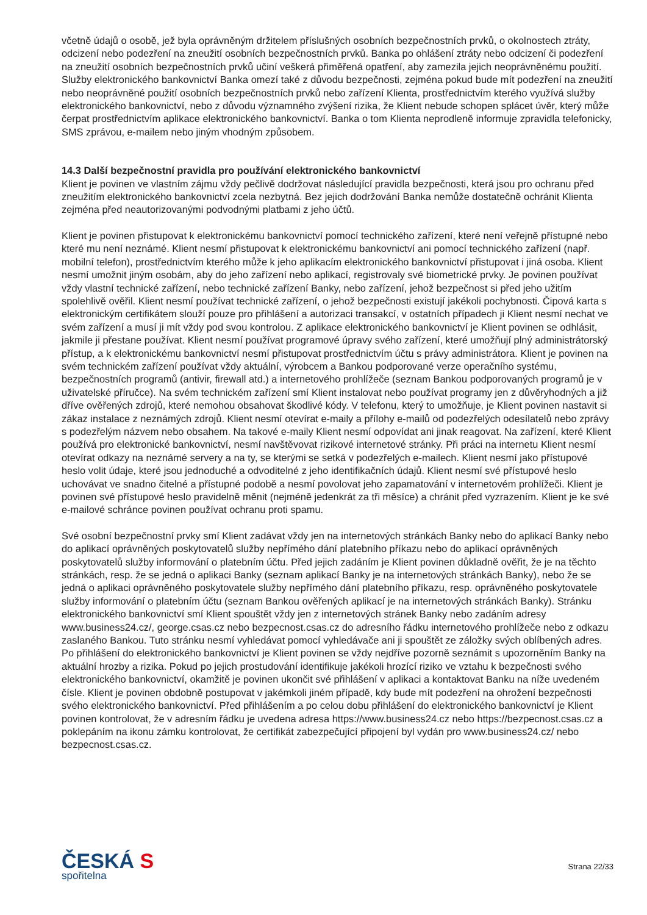včetně údajů o osobě, jež byla oprávněným držitelem příslušných osobních bezpečnostních prvků, o okolnostech ztráty, odcizení nebo podezření na zneužití osobních bezpečnostních prvků. Banka po ohlášení ztráty nebo odcizení či podezření na zneužití osobních bezpečnostních prvků učiní veškerá přiměřená opatření, aby zamezila jejich neoprávněnému použití. Služby elektronického bankovnictví Banka omezí také z důvodu bezpečnosti, zejména pokud bude mít podezření na zneužití nebo neoprávněné použití osobních bezpečnostních prvků nebo zařízení Klienta, prostřednictvím kterého využívá služby elektronického bankovnictví, nebo z důvodu významného zvýšení rizika, že Klient nebude schopen splácet úvěr, který může čerpat prostřednictvím aplikace elektronického bankovnictví. Banka o tom Klienta neprodleně informuje zpravidla telefonicky, SMS zprávou, e-mailem nebo jiným vhodným způsobem.
14.3 Další bezpečnostní pravidla pro používání elektronického bankovnictví
Klient je povinen ve vlastním zájmu vždy pečlivě dodržovat následující pravidla bezpečnosti, která jsou pro ochranu před zneužitím elektronického bankovnictví zcela nezbytná. Bez jejich dodržování Banka nemůže dostatečně ochránit Klienta zejména před neautorizovanými podvodnými platbami z jeho účtů.
Klient je povinen přistupovat k elektronickému bankovnictví pomocí technického zařízení, které není veřejně přístupné nebo které mu není neznámé. Klient nesmí přistupovat k elektronickému bankovnictví ani pomocí technického zařízení (např. mobilní telefon), prostřednictvím kterého může k jeho aplikacím elektronického bankovnictví přistupovat i jiná osoba. Klient nesmí umožnit jiným osobám, aby do jeho zařízení nebo aplikací, registrovaly své biometrické prvky. Je povinen používat vždy vlastní technické zařízení, nebo technické zařízení Banky, nebo zařízení, jehož bezpečnost si před jeho užitím spolehlivě ověřil. Klient nesmí používat technické zařízení, o jehož bezpečnosti existují jakékoli pochybnosti. Čipová karta s elektronickým certifikátem slouží pouze pro přihlášení a autorizaci transakcí, v ostatních případech ji Klient nesmí nechat ve svém zařízení a musí ji mít vždy pod svou kontrolou. Z aplikace elektronického bankovnictví je Klient povinen se odhlásit, jakmile ji přestane používat. Klient nesmí používat programové úpravy svého zařízení, které umožňují plný administrátorský přístup, a k elektronickému bankovnictví nesmí přistupovat prostřednictvím účtu s právy administrátora. Klient je povinen na svém technickém zařízení používat vždy aktuální, výrobcem a Bankou podporované verze operačního systému, bezpečnostních programů (antivir, firewall atd.) a internetového prohlížeče (seznam Bankou podporovaných programů je v uživatelské příručce). Na svém technickém zařízení smí Klient instalovat nebo používat programy jen z důvěryhodných a již dříve ověřených zdrojů, které nemohou obsahovat škodlivé kódy. V telefonu, který to umožňuje, je Klient povinen nastavit si zákaz instalace z neznámých zdrojů. Klient nesmí otevírat e-maily a přílohy e-mailů od podezřelých odesílatelů nebo zprávy s podezřelým názvem nebo obsahem. Na takové e-maily Klient nesmí odpovídat ani jinak reagovat. Na zařízení, které Klient používá pro elektronické bankovnictví, nesmí navštěvovat rizikové internetové stránky. Při práci na internetu Klient nesmí otevírat odkazy na neznámé servery a na ty, se kterými se setká v podezřelých e-mailech. Klient nesmí jako přístupové heslo volit údaje, které jsou jednoduché a odvoditelné z jeho identifikačních údajů. Klient nesmí své přístupové heslo uchovávat ve snadno čitelné a přístupné podobě a nesmí povolovat jeho zapamatování v internetovém prohlížeči. Klient je povinen své přístupové heslo pravidelně měnit (nejméně jedenkrát za tři měsíce) a chránit před vyzrazením. Klient je ke své e-mailové schránce povinen používat ochranu proti spamu.
Své osobní bezpečnostní prvky smí Klient zadávat vždy jen na internetových stránkách Banky nebo do aplikací Banky nebo do aplikací oprávněných poskytovatelů služby nepřímého dání platebního příkazu nebo do aplikací oprávněných poskytovatelů služby informování o platebním účtu. Před jejich zadáním je Klient povinen důkladně ověřit, že je na těchto stránkách, resp. že se jedná o aplikaci Banky (seznam aplikací Banky je na internetových stránkách Banky), nebo že se jedná o aplikaci oprávněného poskytovatele služby nepřímého dání platebního příkazu, resp. oprávněného poskytovatele služby informování o platebním účtu (seznam Bankou ověřených aplikací je na internetových stránkách Banky). Stránku elektronického bankovnictví smí Klient spouštět vždy jen z internetových stránek Banky nebo zadáním adresy www.business24.cz/, george.csas.cz nebo bezpecnost.csas.cz do adresního řádku internetového prohlížeče nebo z odkazu zaslaného Bankou. Tuto stránku nesmí vyhledávat pomocí vyhledávače ani ji spouštět ze záložky svých oblíbených adres. Po přihlášení do elektronického bankovnictví je Klient povinen se vždy nejdříve pozorně seznámit s upozorněním Banky na aktuální hrozby a rizika. Pokud po jejich prostudování identifikuje jakékoli hrozící riziko ve vztahu k bezpečnosti svého elektronického bankovnictví, okamžitě je povinen ukončit své přihlášení v aplikaci a kontaktovat Banku na níže uvedeném čísle. Klient je povinen obdobně postupovat v jakémkoli jiném případě, kdy bude mít podezření na ohrožení bezpečnosti svého elektronického bankovnictví. Před přihlášením a po celou dobu přihlášení do elektronického bankovnictví je Klient povinen kontrolovat, že v adresním řádku je uvedena adresa https://www.business24.cz nebo https://bezpecnost.csas.cz a poklepáním na ikonu zámku kontrolovat, že certifikát zabezpečující připojení byl vydán pro www.business24.cz/ nebo bezpecnost.csas.cz.
ČESKÁ S
spořitelna
Strana 22/33